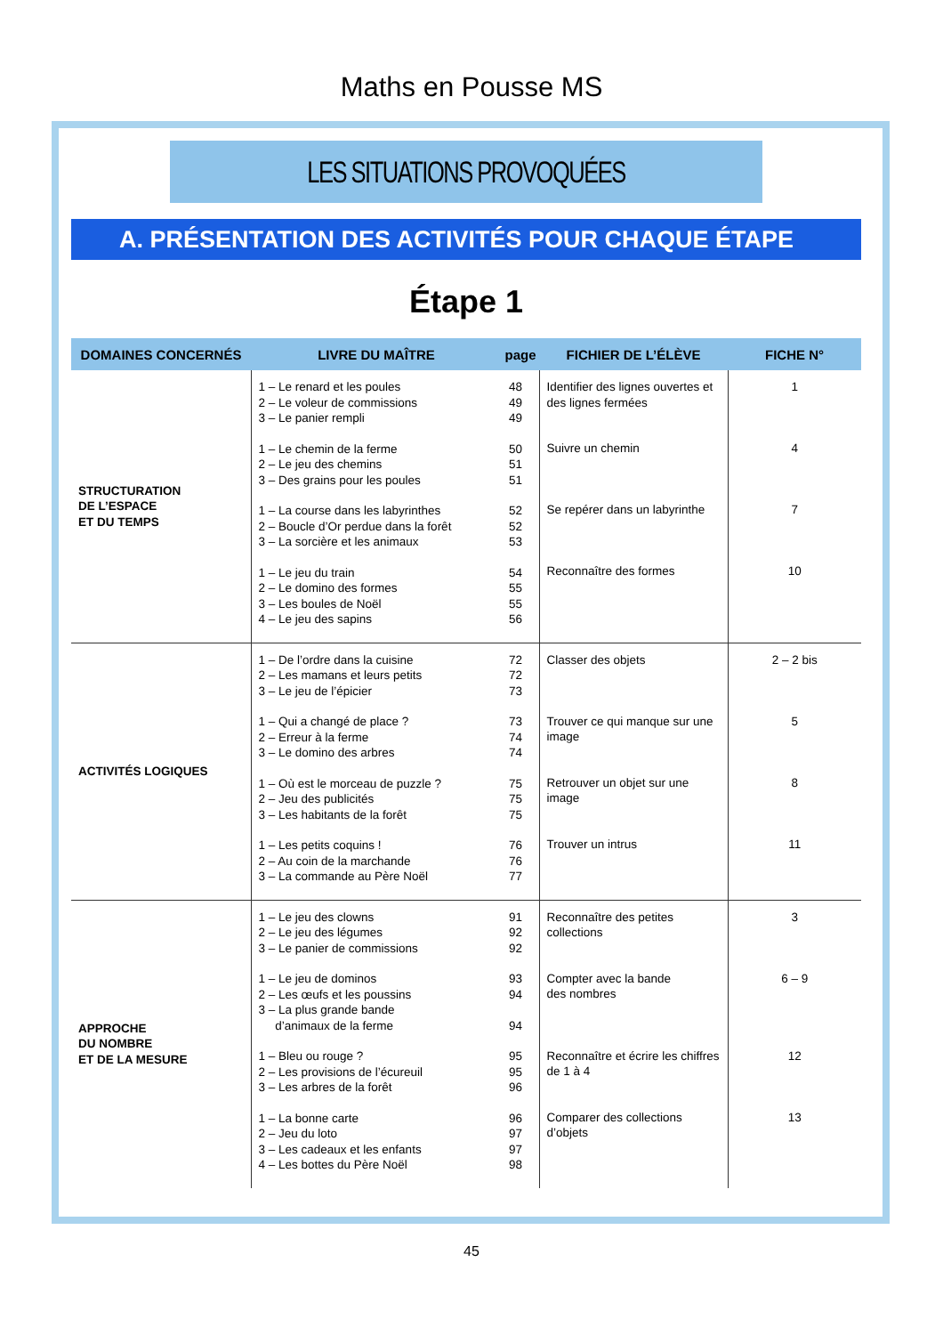Maths en Pousse MS
LES SITUATIONS PROVOQUÉES
A. PRÉSENTATION DES ACTIVITÉS POUR CHAQUE ÉTAPE
Étape 1
| DOMAINES CONCERNÉS | LIVRE DU MAÎTRE | page | FICHIER DE L’ÉLÈVE | FICHE N° |
| --- | --- | --- | --- | --- |
| STRUCTURATION DE L’ESPACE ET DU TEMPS | 1 – Le renard et les poules 2 – Le voleur de commissions 3 – Le panier rempli 1 – Le chemin de la ferme 2 – Le jeu des chemins 3 – Des grains pour les poules 1 – La course dans les labyrinthes 2 – Boucle d’Or perdue dans la forêt 3 – La sorcière et les animaux 1 – Le jeu du train 2 – Le domino des formes 3 – Les boules de Noël 4 – Le jeu des sapins | 48 49 49 50 51 51 52 52 53 54 55 55 56 | Identifier des lignes ouvertes et des lignes fermées Suivre un chemin Se repérer dans un labyrinthe Reconnaître des formes | 1 4 7 10 |
| ACTIVITÉS LOGIQUES | 1 – De l’ordre dans la cuisine 2 – Les mamans et leurs petits 3 – Le jeu de l’épicier 1 – Qui a changé de place ? 2 – Erreur à la ferme 3 – Le domino des arbres 1 – Où est le morceau de puzzle ? 2 – Jeu des publicités 3 – Les habitants de la forêt 1 – Les petits coquins ! 2 – Au coin de la marchande 3 – La commande au Père Noël | 72 72 73 73 74 74 75 75 75 76 76 77 | Classer des objets Trouver ce qui manque sur une image Retrouver un objet sur une image Trouver un intrus | 2 – 2 bis 5 8 11 |
| APPROCHE DU NOMBRE ET DE LA MESURE | 1 – Le jeu des clowns 2 – Le jeu des légumes 3 – Le panier de commissions 1 – Le jeu de dominos 2 – Les œufs et les poussins 3 – La plus grande bande d’animaux de la ferme 1 – Bleu ou rouge ? 2 – Les provisions de l’écureuil 3 – Les arbres de la forêt 1 – La bonne carte 2 – Jeu du loto 3 – Les cadeaux et les enfants 4 – Les bottes du Père Noël | 91 92 92 93 94 94 95 95 96 96 97 97 98 | Reconnaître des petites collections Compter avec la bande des nombres Reconnaître et écrire les chiffres de 1 à 4 Comparer des collections d’objets | 3 6 – 9 12 13 |
45